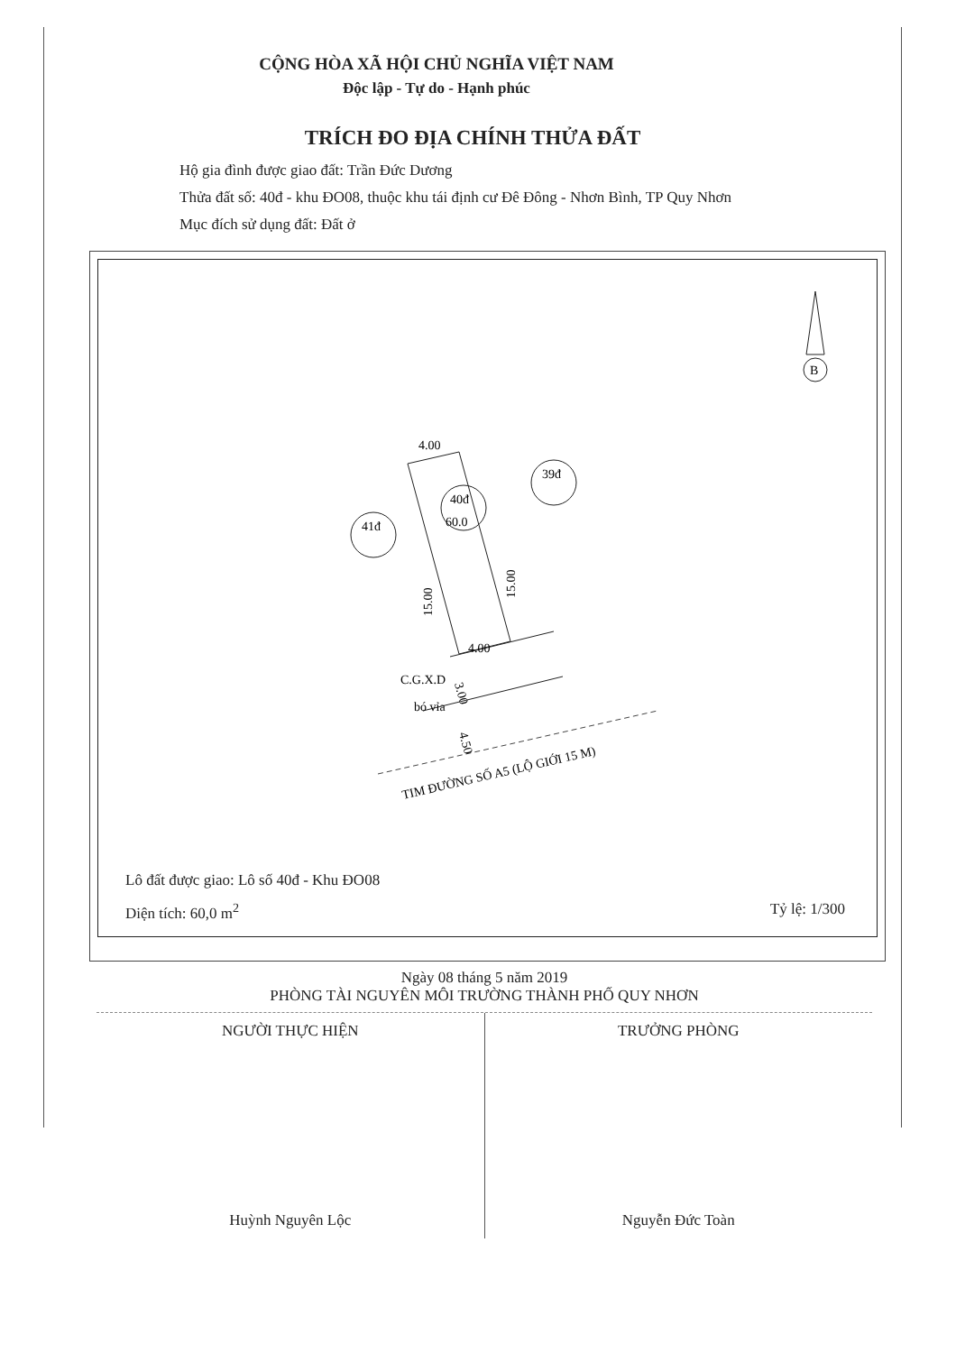CỘNG HÒA XÃ HỘI CHỦ NGHĨA VIỆT NAM
Độc lập - Tự do - Hạnh phúc
TRÍCH ĐO ĐỊA CHÍNH THỬA ĐẤT
Hộ gia đình được giao đất: Trần Đức Dương
Thửa đất số: 40đ - khu ĐO08, thuộc khu tái định cư Đê Đông - Nhơn Bình, TP Quy Nhơn
Mục đích sử dụng đất: Đất ở
4.00
4.00
C.G.X.D
bó vỉa
40đ
60.0
41đ
39đ
TIM ĐƯỜNG SỐ A5 (LỘ GIỚI 15 M)
15.00
15.00
3.00
4.50
B
Lô đất được giao: Lô số 40đ - Khu ĐO08
Diện tích: 60,0 m<sup>2</sup> Tỷ lệ: 1/300
Ngày 08 tháng 5 năm 2019
PHÒNG TÀI NGUYÊN MÔI TRƯỜNG THÀNH PHỐ QUY NHƠN
NGƯỜI THỰC HIỆN
Huỳnh Nguyên Lộc
TRƯỞNG PHÒNG
Nguyễn Đức Toàn